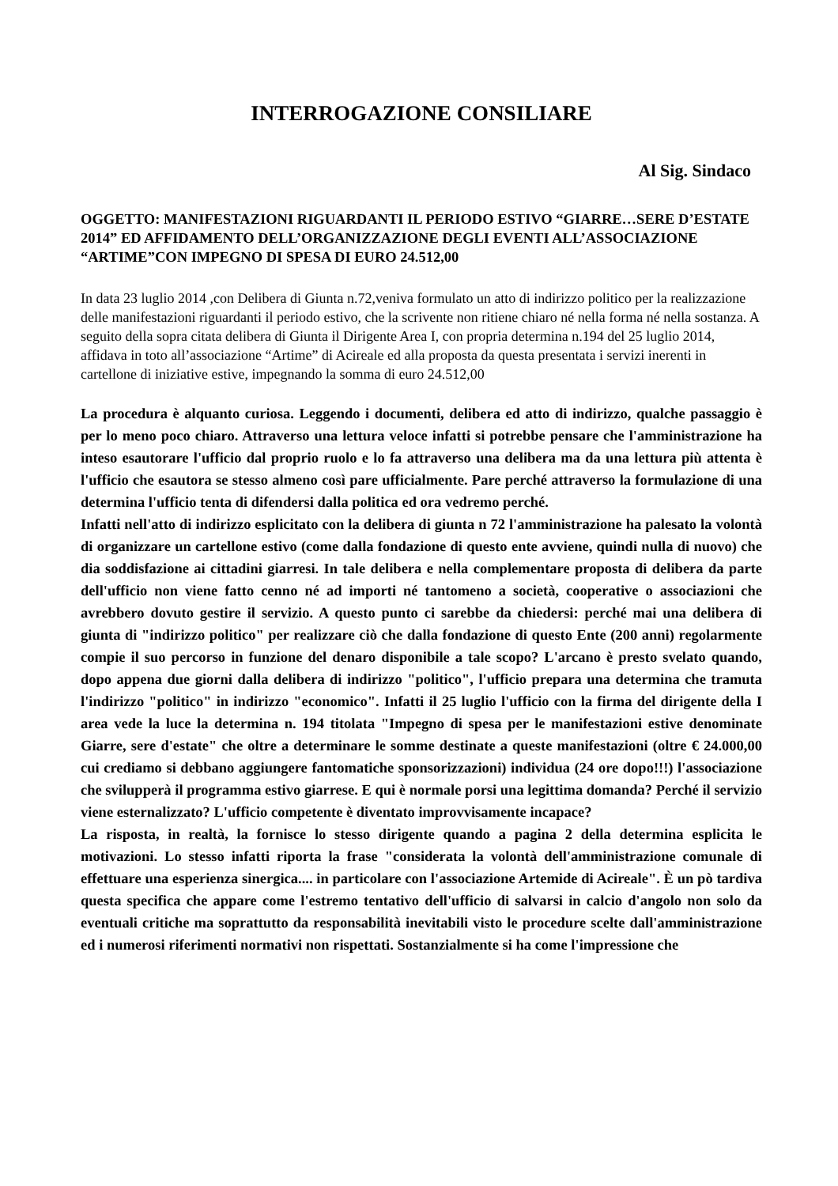INTERROGAZIONE CONSILIARE
Al Sig. Sindaco
OGGETTO: MANIFESTAZIONI RIGUARDANTI IL PERIODO ESTIVO “GIARRE…SERE D’ESTATE 2014” ED AFFIDAMENTO DELL’ORGANIZZAZIONE DEGLI EVENTI ALL’ASSOCIAZIONE “ARTIME”CON IMPEGNO DI SPESA DI EURO 24.512,00
In data 23 luglio 2014 ,con Delibera di Giunta n.72,veniva formulato un atto di indirizzo politico per la realizzazione delle manifestazioni riguardanti il periodo estivo, che la scrivente non ritiene chiaro né nella forma né nella sostanza. A seguito della sopra citata delibera di Giunta il Dirigente Area I, con propria determina n.194 del 25 luglio 2014, affidava in toto all’associazione “Artime” di Acireale ed alla proposta da questa presentata i servizi inerenti in cartellone di iniziative estive, impegnando la somma di euro 24.512,00
La procedura è alquanto curiosa. Leggendo i documenti, delibera ed atto di indirizzo, qualche passaggio è per lo meno poco chiaro. Attraverso una lettura veloce infatti si potrebbe pensare che l'amministrazione ha inteso esautorare l'ufficio dal proprio ruolo e lo fa attraverso una delibera ma da una lettura più attenta è l'ufficio che esautora se stesso almeno così pare ufficialmente. Pare perché attraverso la formulazione di una determina l'ufficio tenta di difendersi dalla politica ed ora vedremo perché.
Infatti nell'atto di indirizzo esplicitato con la delibera di giunta n 72 l'amministrazione ha palesato la volontà di organizzare un cartellone estivo (come dalla fondazione di questo ente avviene, quindi nulla di nuovo) che dia soddisfazione ai cittadini giarresi. In tale delibera e nella complementare proposta di delibera da parte dell'ufficio non viene fatto cenno né ad importi né tantomeno a società, cooperative o associazioni che avrebbero dovuto gestire il servizio. A questo punto ci sarebbe da chiedersi: perché mai una delibera di giunta di "indirizzo politico" per realizzare ciò che dalla fondazione di questo Ente (200 anni) regolarmente compie il suo percorso in funzione del denaro disponibile a tale scopo? L'arcano è presto svelato quando, dopo appena due giorni dalla delibera di indirizzo "politico", l'ufficio prepara una determina che tramuta l'indirizzo "politico" in indirizzo "economico". Infatti il 25 luglio l'ufficio con la firma del dirigente della I area vede la luce la determina n. 194 titolata "Impegno di spesa per le manifestazioni estive denominate Giarre, sere d'estate" che oltre a determinare le somme destinate a queste manifestazioni (oltre € 24.000,00 cui crediamo si debbano aggiungere fantomatiche sponsorizzazioni) individua (24 ore dopo!!!) l'associazione che svilupperà il programma estivo giarrese. E qui è normale porsi una legittima domanda? Perché il servizio viene esternalizzato? L'ufficio competente è diventato improvvisamente incapace?
La risposta, in realtà, la fornisce lo stesso dirigente quando a pagina 2 della determina esplicita le motivazioni. Lo stesso infatti riporta la frase "considerata la volontà dell'amministrazione comunale di effettuare una esperienza sinergica.... in particolare con l'associazione Artemide di Acireale". È un pò tardiva questa specifica che appare come l'estremo tentativo dell'ufficio di salvarsi in calcio d'angolo non solo da eventuali critiche ma soprattutto da responsabilità inevitabili visto le procedure scelte dall'amministrazione ed i numerosi riferimenti normativi non rispettati. Sostanzialmente si ha come l'impressione che